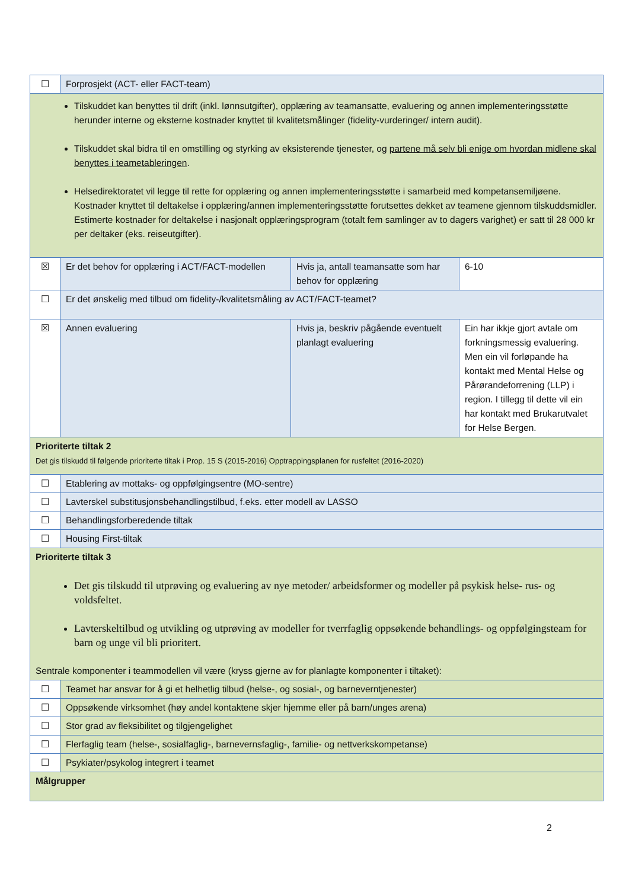| ☐ | Forprosjekt (ACT- eller FACT-team) | | |
| Tilskuddet kan benyttes til drift (inkl. lønnsutgifter), opplæring av teamansatte, evaluering og annen implementeringsstøtte herunder interne og eksterne kostnader knyttet til kvalitetsmålinger (fidelity-vurderinger/ intern audit). Tilskuddet skal bidra til en omstilling og styrking av eksisterende tjenester, og partene må selv bli enige om hvordan midlene skal benyttes i teametableringen . Helsedirektoratet vil legge til rette for opplæring og annen implementeringsstøtte i samarbeid med kompetansemiljøene. Kostnader knyttet til deltakelse i opplæring/annen implementeringsstøtte forutsettes dekket av teamene gjennom tilskuddsmidler. Estimerte kostnader for deltakelse i nasjonalt opplæringsprogram (totalt fem samlinger av to dagers varighet) er satt til 28 000 kr per deltaker (eks. reiseutgifter). | | | |
| ☒ | Er det behov for opplæring i ACT/FACT-modellen | Hvis ja, antall teamansatte som har behov for opplæring | 6-10 |
| ☐ | Er det ønskelig med tilbud om fidelity-/kvalitetsmåling av ACT/FACT-teamet? | | |
| ☒ | Annen evaluering | Hvis ja, beskriv pågående eventuelt planlagt evaluering | Ein har ikkje gjort avtale om forkningsmessig evaluering. Men ein vil forløpande ha kontakt med Mental Helse og Pårørandeforrening (LLP) i region. I tillegg til dette vil ein har kontakt med Brukarutvalet for Helse Bergen. |
| Prioriterte tiltak 2 Det gis tilskudd til følgende prioriterte tiltak i Prop. 15 S (2015-2016) Opptrappingsplanen for rusfeltet (2016-2020) | | | |
| ☐ | Etablering av mottaks- og oppfølgingsentre (MO-sentre) | | |
| ☐ | Lavterskel substitusjonsbehandlingstilbud, f.eks. etter modell av LASSO | | |
| ☐ | Behandlingsforberedende tiltak | | |
| ☐ | Housing First-tiltak | | |
| Prioriterte tiltak 3 Det gis tilskudd til utprøving og evaluering av nye metoder/ arbeidsformer og modeller på psykisk helse- rus- og voldsfeltet. Lavterskeltilbud og utvikling og utprøving av modeller for tverrfaglig oppsøkende behandlings- og oppfølgingsteam for barn og unge vil bli prioritert. Sentrale komponenter i teammodellen vil være (kryss gjerne av for planlagte komponenter i tiltaket): | | | |
| ☐ | Teamet har ansvar for å gi et helhetlig tilbud (helse-, og sosial-, og barneverntjenester) | | |
| ☐ | Oppsøkende virksomhet (høy andel kontaktene skjer hjemme eller på barn/unges arena) | | |
| ☐ | Stor grad av fleksibilitet og tilgjengelighet | | |
| ☐ | Flerfaglig team (helse-, sosialfaglig-, barnevernsfaglig-, familie- og nettverkskompetanse) | | |
| ☐ | Psykiater/psykolog integrert i teamet | | |
| Målgrupper | | | |
2